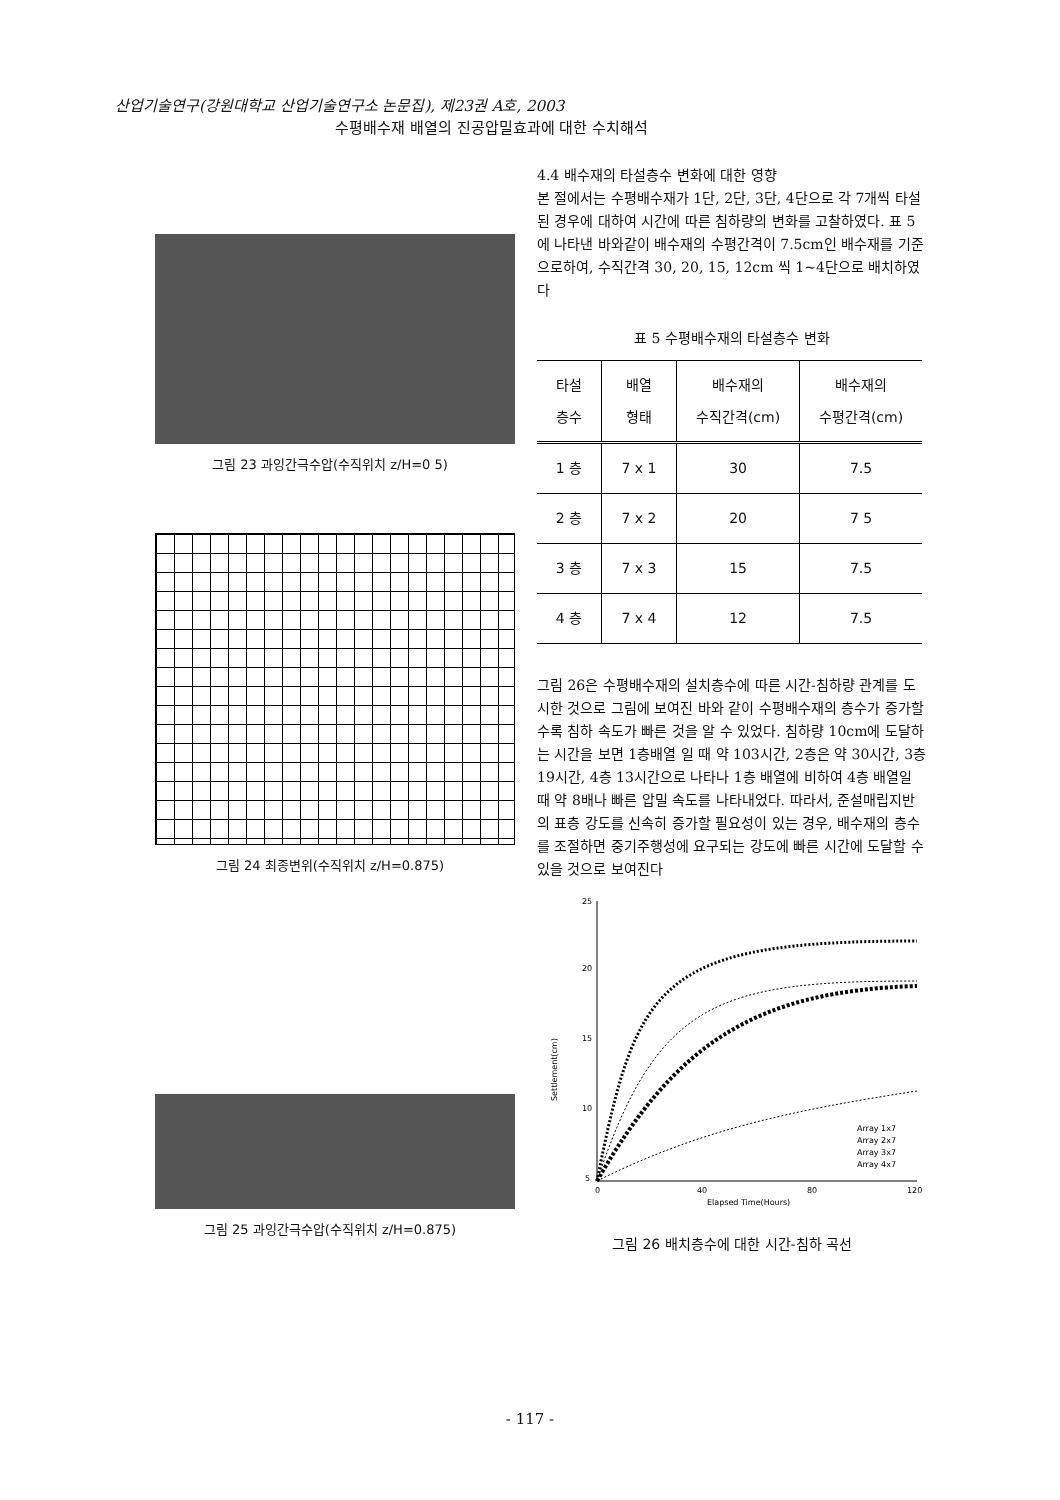산업기술연구(강원대학교 산업기술연구소 논문집), 제23권 A호, 2003
수평배수재 배열의 진공압밀효과에 대한 수치해석
그림 23 과잉간극수압(수직위치 z/H=0 5)
그림 24 최종변위(수직위치 z/H=0.875)
그림 25 과잉간극수압(수직위치 z/H=0.875)
4.4 배수재의 타설층수 변화에 대한 영향
본 절에서는 수평배수재가 1단, 2단, 3단, 4단으로 각 7개씩 타설된 경우에 대하여 시간에 따른 침하량의 변화를 고찰하였다. 표 5에 나타낸 바와같이 배수재의 수평간격이 7.5cm인 배수재를 기준으로하여, 수직간격 30, 20, 15, 12cm 씩 1~4단으로 배치하였다
표 5 수평배수재의 타설층수 변화
| 타설 층수 | 배열 형태 | 배수재의 수직간격(cm) | 배수재의 수평간격(cm) |
| --- | --- | --- | --- |
| 1 층 | 7 x 1 | 30 | 7.5 |
| 2 층 | 7 x 2 | 20 | 7 5 |
| 3 층 | 7 x 3 | 15 | 7.5 |
| 4 층 | 7 x 4 | 12 | 7.5 |
그림 26은 수평배수재의 설치층수에 따른 시간-침하량 관계를 도시한 것으로 그림에 보여진 바와 같이 수평배수재의 층수가 증가할수록 침하 속도가 빠른 것을 알 수 있었다. 침하량 10cm에 도달하는 시간을 보면 1층배열 일 때 약 103시간, 2층은 약 30시간, 3층 19시간, 4층 13시간으로 나타나 1층 배열에 비하여 4층 배열일 때 약 8배나 빠른 압밀 속도를 나타내었다. 따라서, 준설매립지반의 표층 강도를 신속히 증가할 필요성이 있는 경우, 배수재의 층수를 조절하면 중기주행성에 요구되는 강도에 빠른 시간에 도달할 수 있을 것으로 보여진다
25
20
15
10
5
0
40
80
120
Elapsed Time(Hours)
Settlement(cm)
Array 1x7
Array 2x7
Array 3x7
Array 4x7
그림 26 배치층수에 대한 시간-침하 곡선
- 117 -